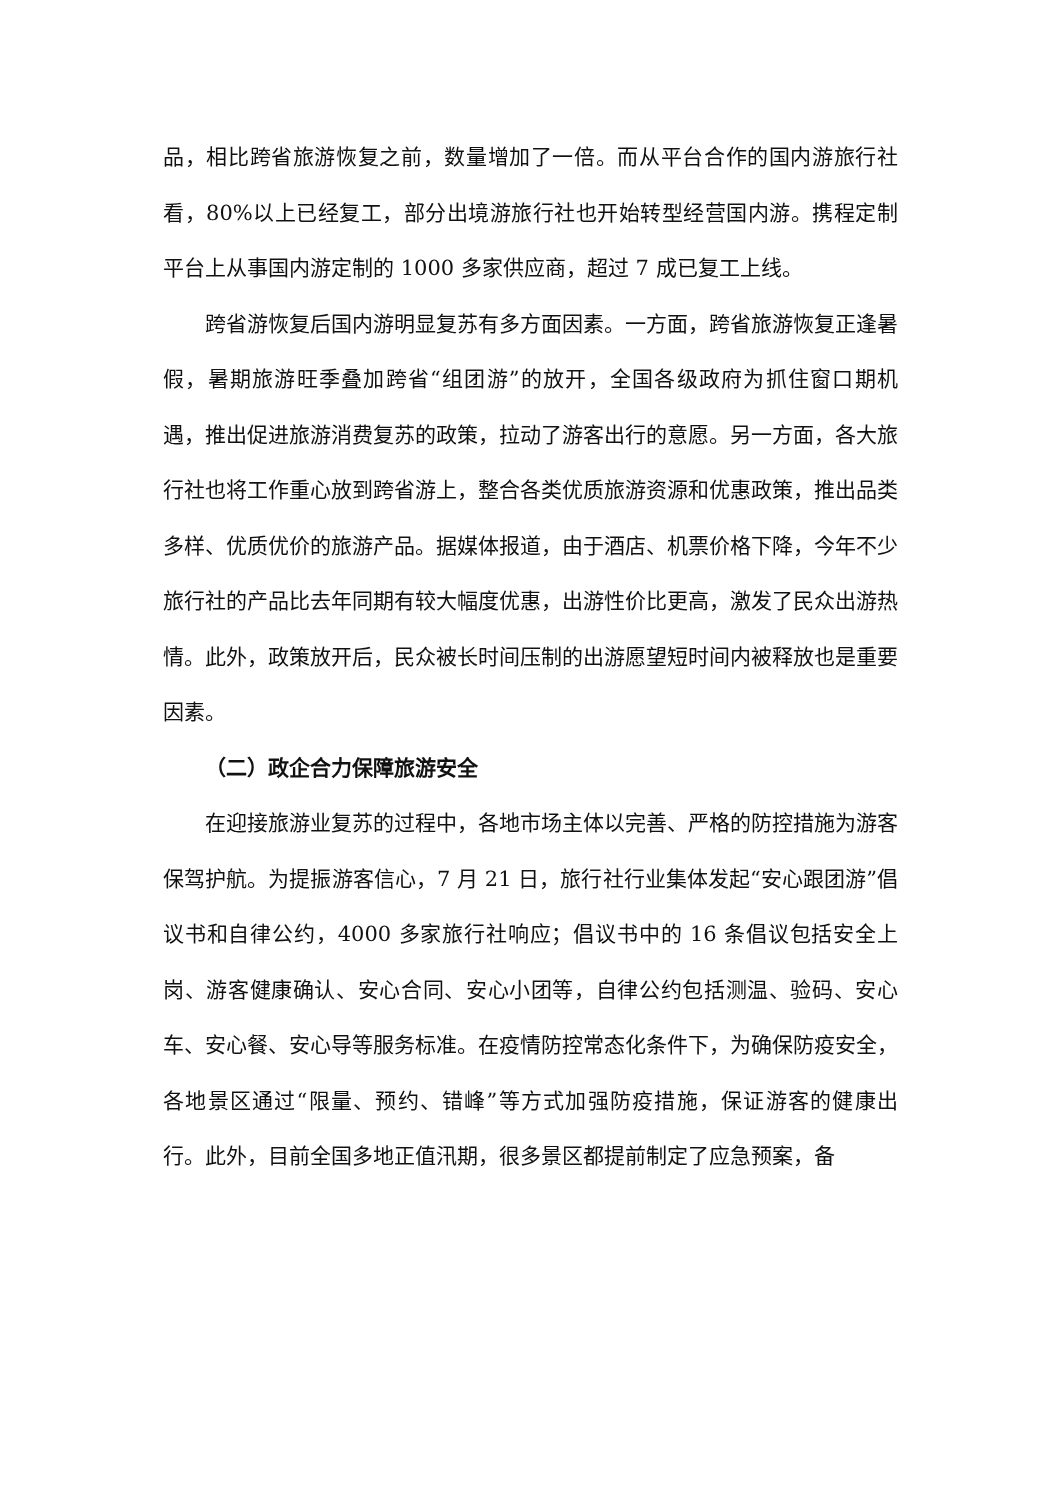品，相比跨省旅游恢复之前，数量增加了一倍。而从平台合作的国内游旅行社看，80%以上已经复工，部分出境游旅行社也开始转型经营国内游。携程定制平台上从事国内游定制的 1000 多家供应商，超过 7 成已复工上线。
跨省游恢复后国内游明显复苏有多方面因素。一方面，跨省旅游恢复正逢暑假，暑期旅游旺季叠加跨省“组团游”的放开，全国各级政府为抓住窗口期机遇，推出促进旅游消费复苏的政策，拉动了游客出行的意愿。另一方面，各大旅行社也将工作重心放到跨省游上，整合各类优质旅游资源和优惠政策，推出品类多样、优质优价的旅游产品。据媒体报道，由于酒店、机票价格下降，今年不少旅行社的产品比去年同期有较大幅度优惠，出游性价比更高，激发了民众出游热情。此外，政策放开后，民众被长时间压制的出游愿望短时间内被释放也是重要因素。
（二）政企合力保障旅游安全
在迎接旅游业复苏的过程中，各地市场主体以完善、严格的防控措施为游客保驾护航。为提振游客信心，7 月 21 日，旅行社行业集体发起“安心跟团游”倡议书和自律公约，4000 多家旅行社响应；倡议书中的 16 条倡议包括安全上岗、游客健康确认、安心合同、安心小团等，自律公约包括测温、验码、安心车、安心餐、安心导等服务标准。在疫情防控常态化条件下，为确保防疫安全，各地景区通过“限量、预约、错峰”等方式加强防疫措施，保证游客的健康出行。此外，目前全国多地正值汛期，很多景区都提前制定了应急预案，备